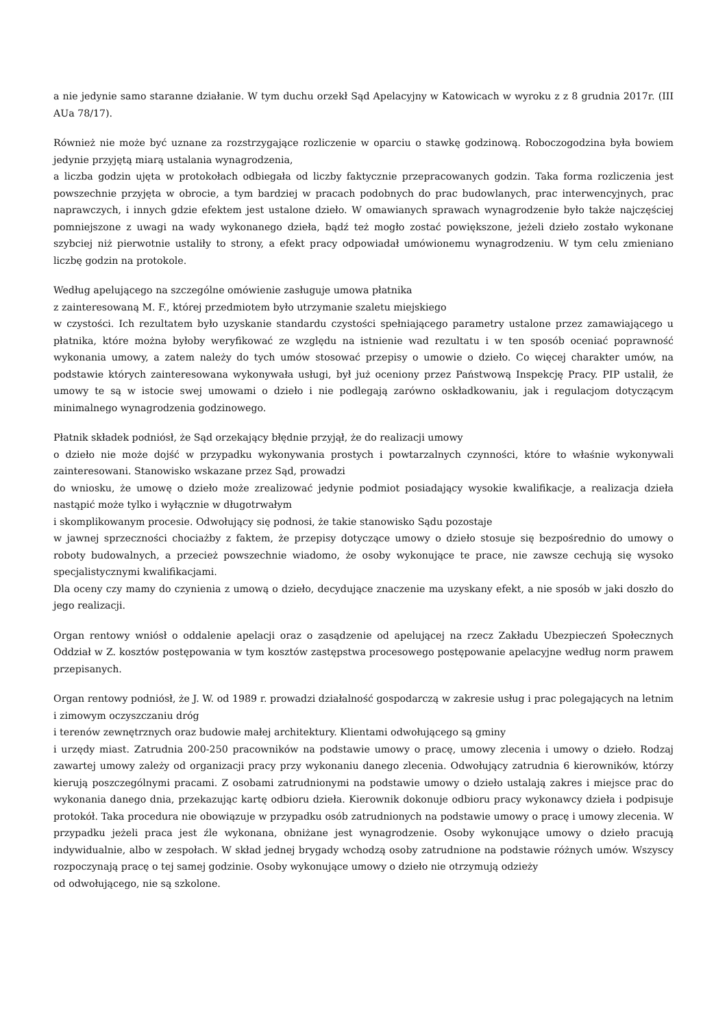a nie jedynie samo staranne działanie. W tym duchu orzekł Sąd Apelacyjny w Katowicach w wyroku z z 8 grudnia 2017r. (III AUa 78/17).
Również nie może być uznane za rozstrzygające rozliczenie w oparciu o stawkę godzinową. Roboczogodzina była bowiem jedynie przyjętą miarą ustalania wynagrodzenia,
a liczba godzin ujęta w protokołach odbiegała od liczby faktycznie przepracowanych godzin. Taka forma rozliczenia jest powszechnie przyjęta w obrocie, a tym bardziej w pracach podobnych do prac budowlanych, prac interwencyjnych, prac naprawczych, i innych gdzie efektem jest ustalone dzieło. W omawianych sprawach wynagrodzenie było także najczęściej pomniejszone z uwagi na wady wykonanego dzieła, bądź też mogło zostać powiększone, jeżeli dzieło zostało wykonane szybciej niż pierwotnie ustaliły to strony, a efekt pracy odpowiadał umówionemu wynagrodzeniu. W tym celu zmieniano liczbę godzin na protokole.
Według apelującego na szczególne omówienie zasługuje umowa płatnika
z zainteresowaną M. F., której przedmiotem było utrzymanie szaletu miejskiego
w czystości. Ich rezultatem było uzyskanie standardu czystości spełniającego parametry ustalone przez zamawiającego u płatnika, które można byłoby weryfikować ze względu na istnienie wad rezultatu i w ten sposób oceniać poprawność wykonania umowy, a zatem należy do tych umów stosować przepisy o umowie o dzieło. Co więcej charakter umów, na podstawie których zainteresowana wykonywała usługi, był już oceniony przez Państwową Inspekcję Pracy. PIP ustalił, że umowy te są w istocie swej umowami o dzieło i nie podlegają zarówno oskładkowaniu, jak i regulacjom dotyczącym minimalnego wynagrodzenia godzinowego.
Płatnik składek podniósł, że Sąd orzekający błędnie przyjął, że do realizacji umowy
o dzieło nie może dojść w przypadku wykonywania prostych i powtarzalnych czynności, które to właśnie wykonywali zainteresowani. Stanowisko wskazane przez Sąd, prowadzi
do wniosku, że umowę o dzieło może zrealizować jedynie podmiot posiadający wysokie kwalifikacje, a realizacja dzieła nastąpić może tylko i wyłącznie w długotrwałym
i skomplikowanym procesie. Odwołujący się podnosi, że takie stanowisko Sądu pozostaje
w jawnej sprzeczności chociażby z faktem, że przepisy dotyczące umowy o dzieło stosuje się bezpośrednio do umowy o roboty budowalnych, a przecież powszechnie wiadomo, że osoby wykonujące te prace, nie zawsze cechują się wysoko specjalistycznymi kwalifikacjami.
Dla oceny czy mamy do czynienia z umową o dzieło, decydujące znaczenie ma uzyskany efekt, a nie sposób w jaki doszło do jego realizacji.
Organ rentowy wniósł o oddalenie apelacji oraz o zasądzenie od apelującej na rzecz Zakładu Ubezpieczeń Społecznych Oddział w Z. kosztów postępowania w tym kosztów zastępstwa procesowego postępowanie apelacyjne według norm prawem przepisanych.
Organ rentowy podniósł, że J. W. od 1989 r. prowadzi działalność gospodarczą w zakresie usług i prac polegających na letnim i zimowym oczyszczaniu dróg
i terenów zewnętrznych oraz budowie małej architektury. Klientami odwołującego są gminy
i urzędy miast. Zatrudnia 200-250 pracowników na podstawie umowy o pracę, umowy zlecenia i umowy o dzieło. Rodzaj zawartej umowy zależy od organizacji pracy przy wykonaniu danego zlecenia. Odwołujący zatrudnia 6 kierowników, którzy kierują poszczególnymi pracami. Z osobami zatrudnionymi na podstawie umowy o dzieło ustalają zakres i miejsce prac do wykonania danego dnia, przekazując kartę odbioru dzieła. Kierownik dokonuje odbioru pracy wykonawcy dzieła i podpisuje protokół. Taka procedura nie obowiązuje w przypadku osób zatrudnionych na podstawie umowy o pracę i umowy zlecenia. W przypadku jeżeli praca jest źle wykonana, obniżane jest wynagrodzenie. Osoby wykonujące umowy o dzieło pracują indywidualnie, albo w zespołach. W skład jednej brygady wchodzą osoby zatrudnione na podstawie różnych umów. Wszyscy rozpoczynają pracę o tej samej godzinie. Osoby wykonujące umowy o dzieło nie otrzymują odzieży
od odwołującego, nie są szkolone.